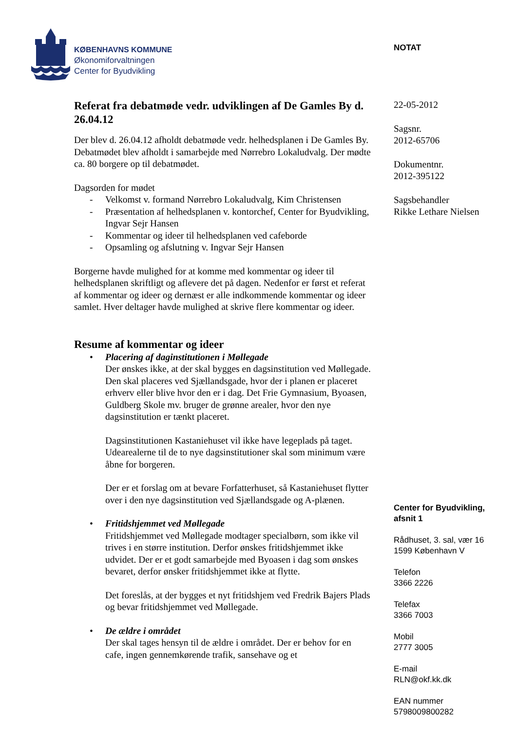KØBENHAVNS KOMMUNE
Økonomiforvaltningen
Center for Byudvikling
NOTAT
Referat fra debatmøde vedr. udviklingen af De Gamles By d. 26.04.12
Der blev d. 26.04.12 afholdt debatmøde vedr. helhedsplanen i De Gamles By. Debatmødet blev afholdt i samarbejde med Nørrebro Lokaludvalg. Der mødte ca. 80 borgere op til debatmødet.
Dagsorden for mødet
- Velkomst v. formand Nørrebro Lokaludvalg, Kim Christensen
- Præsentation af helhedsplanen v. kontorchef, Center for Byudvikling, Ingvar Sejr Hansen
- Kommentar og ideer til helhedsplanen ved cafeborde
- Opsamling og afslutning v. Ingvar Sejr Hansen
Borgerne havde mulighed for at komme med kommentar og ideer til helhedsplanen skriftligt og aflevere det på dagen. Nedenfor er først et referat af kommentar og ideer og dernæst er alle indkommende kommentar og ideer samlet. Hver deltager havde mulighed at skrive flere kommentar og ideer.
Resume af kommentar og ideer
• Placering af daginstitutionen i Møllegade
Der ønskes ikke, at der skal bygges en dagsinstitution ved Møllegade. Den skal placeres ved Sjællandsgade, hvor der i planen er placeret erhverv eller blive hvor den er i dag. Det Frie Gymnasium, Byoasen, Guldberg Skole mv. bruger de grønne arealer, hvor den nye dagsinstitution er tænkt placeret.
Dagsinstitutionen Kastaniehuset vil ikke have legeplads på taget. Udearealerne til de to nye dagsinstitutioner skal som minimum være åbne for borgeren.
Der er et forslag om at bevare Forfatterhuset, så Kastaniehuset flytter over i den nye dagsinstitution ved Sjællandsgade og A-plænen.
• Fritidshjemmet ved Møllegade
Fritidshjemmet ved Møllegade modtager specialbørn, som ikke vil trives i en større institution. Derfor ønskes fritidshjemmet ikke udvidet. Der er et godt samarbejde med Byoasen i dag som ønskes bevaret, derfor ønsker fritidshjemmet ikke at flytte.
Det foreslås, at der bygges et nyt fritidshjem ved Fredrik Bajers Plads og bevar fritidshjemmet ved Møllegade.
• De ældre i området
Der skal tages hensyn til de ældre i området. Der er behov for en cafe, ingen gennemkørende trafik, sansehave og et
22-05-2012
Sagsnr.
2012-65706
Dokumentnr.
2012-395122
Sagsbehandler
Rikke Lethare Nielsen
Center for Byudvikling,
afsnit 1
Rådhuset, 3. sal, vær 16
1599 København V
Telefon
3366 2226
Telefax
3366 7003
Mobil
2777 3005
E-mail
RLN@okf.kk.dk
EAN nummer
5798009800282